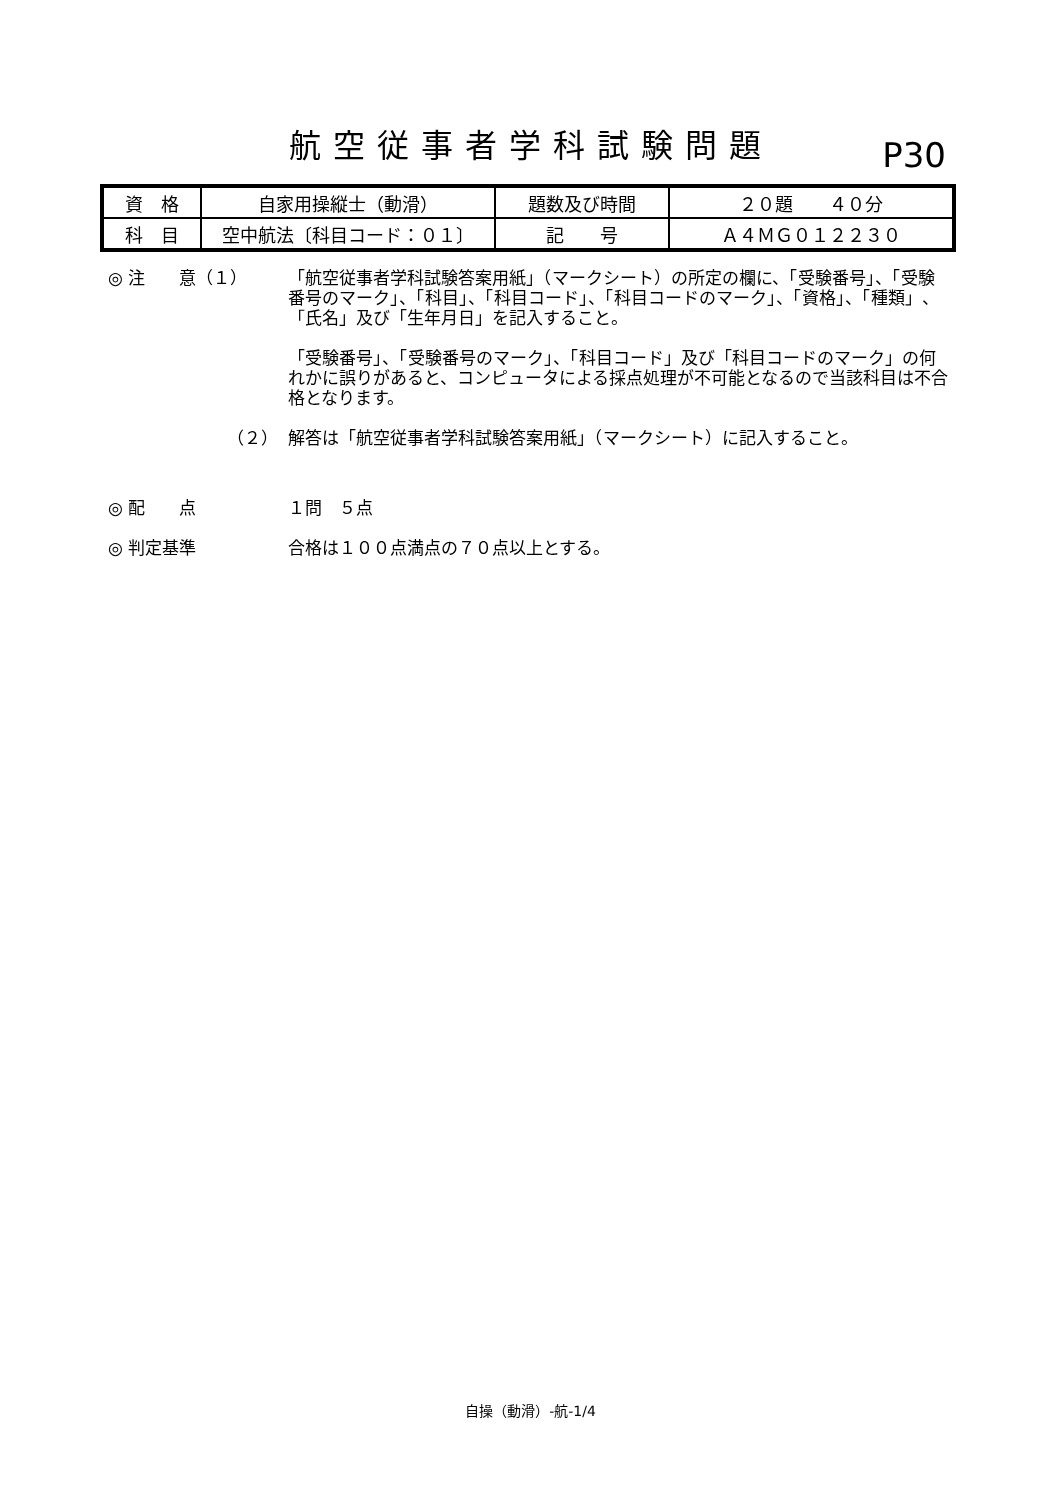航空従事者学科試験問題
P30
| 資 格 | 自家用操縦士（動滑） | 題数及び時間 | ２０題 ４０分 |
| 科 目 | 空中航法〔科目コード：０１〕 | 記 号 | Ａ４ＭＧ０１２２３０ |
◎ 注　　意（１） 「航空従事者学科試験答案用紙」（マークシート）の所定の欄に、「受験番号」、「受験番号のマーク」、「科目」、「科目コード」、「科目コードのマーク」、「資格」、「種類」、「氏名」及び「生年月日」を記入すること。
「受験番号」、「受験番号のマーク」、「科目コード」及び「科目コードのマーク」の何れかに誤りがあると、コンピュータによる採点処理が不可能となるので当該科目は不合格となります。
（２） 解答は「航空従事者学科試験答案用紙」（マークシート）に記入すること。
◎ 配　　点 １問　５点
◎ 判定基準 合格は１００点満点の７０点以上とする。
自操（動滑）-航-1/4